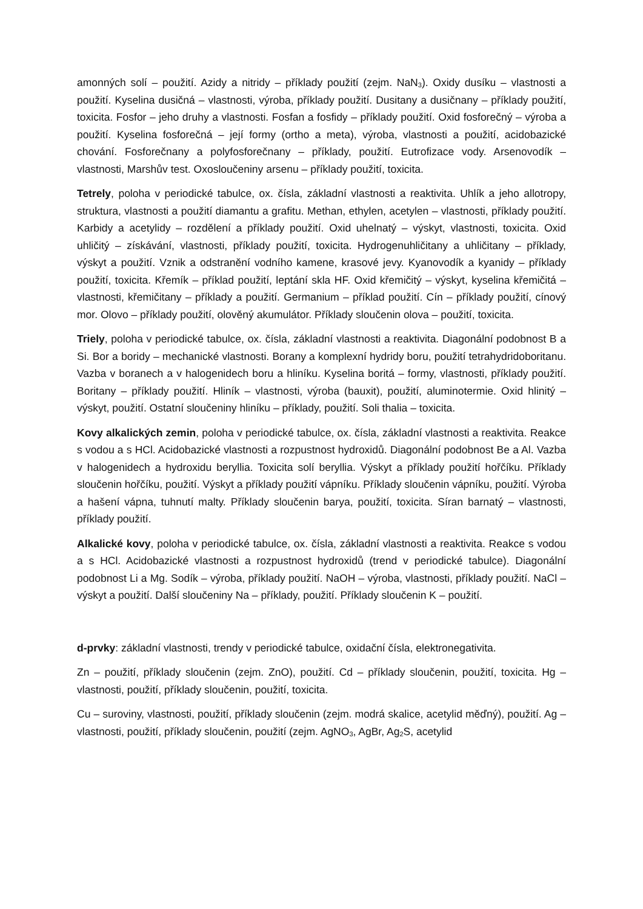amonných solí – použití. Azidy a nitridy – příklady použití (zejm. NaN<sub>3</sub>). Oxidy dusíku – vlastnosti a použití. Kyselina dusičná – vlastnosti, výroba, příklady použití. Dusitany a dusičnany – příklady použití, toxicita. Fosfor – jeho druhy a vlastnosti. Fosfan a fosfidy – příklady použití. Oxid fosforečný – výroba a použití. Kyselina fosforečná – její formy (ortho a meta), výroba, vlastnosti a použití, acidobazické chování. Fosforečnany a polyfosforečnany – příklady, použití. Eutrofizace vody. Arsenovodík – vlastnosti, Marshův test. Oxosloučeniny arsenu – příklady použití, toxicita.
Tetrely, poloha v periodické tabulce, ox. čísla, základní vlastnosti a reaktivita. Uhlík a jeho allotropy, struktura, vlastnosti a použití diamantu a grafitu. Methan, ethylen, acetylen – vlastnosti, příklady použití. Karbidy a acetylidy – rozdělení a příklady použití. Oxid uhelnatý – výskyt, vlastnosti, toxicita. Oxid uhličitý – získávání, vlastnosti, příklady použití, toxicita. Hydrogenuhličitany a uhličitany – příklady, výskyt a použití. Vznik a odstranění vodního kamene, krasové jevy. Kyanovodík a kyanidy – příklady použití, toxicita. Křemík – příklad použití, leptání skla HF. Oxid křemičitý – výskyt, kyselina křemičitá – vlastnosti, křemičitany – příklady a použití. Germanium – příklad použití. Cín – příklady použití, cínový mor. Olovo – příklady použití, olověný akumulátor. Příklady sloučenin olova – použití, toxicita.
Triely, poloha v periodické tabulce, ox. čísla, základní vlastnosti a reaktivita. Diagonální podobnost B a Si. Bor a boridy – mechanické vlastnosti. Borany a komplexní hydridy boru, použití tetrahydridoboritanu. Vazba v boranech a v halogenidech boru a hliníku. Kyselina boritá – formy, vlastnosti, příklady použití. Boritany – příklady použití. Hliník – vlastnosti, výroba (bauxit), použití, aluminotermie. Oxid hlinitý – výskyt, použití. Ostatní sloučeniny hliníku – příklady, použití. Soli thalia – toxicita.
Kovy alkalických zemin, poloha v periodické tabulce, ox. čísla, základní vlastnosti a reaktivita. Reakce s vodou a s HCl. Acidobazické vlastnosti a rozpustnost hydroxidů. Diagonální podobnost Be a Al. Vazba v halogenidech a hydroxidu beryllia. Toxicita solí beryllia. Výskyt a příklady použití hořčíku. Příklady sloučenin hořčíku, použití. Výskyt a příklady použití vápníku. Příklady sloučenin vápníku, použití. Výroba a hašení vápna, tuhnutí malty. Příklady sloučenin barya, použití, toxicita. Síran barnatý – vlastnosti, příklady použití.
Alkalické kovy, poloha v periodické tabulce, ox. čísla, základní vlastnosti a reaktivita. Reakce s vodou a s HCl. Acidobazické vlastnosti a rozpustnost hydroxidů (trend v periodické tabulce). Diagonální podobnost Li a Mg. Sodík – výroba, příklady použití. NaOH – výroba, vlastnosti, příklady použití. NaCl – výskyt a použití. Další sloučeniny Na – příklady, použití. Příklady sloučenin K – použití.
d-prvky: základní vlastnosti, trendy v periodické tabulce, oxidační čísla, elektronegativita.
Zn – použití, příklady sloučenin (zejm. ZnO), použití. Cd – příklady sloučenin, použití, toxicita. Hg – vlastnosti, použití, příklady sloučenin, použití, toxicita.
Cu – suroviny, vlastnosti, použití, příklady sloučenin (zejm. modrá skalice, acetylid měďný), použití. Ag – vlastnosti, použití, příklady sloučenin, použití (zejm. AgNO<sub>3</sub>, AgBr, Ag<sub>2</sub>S, acetylid